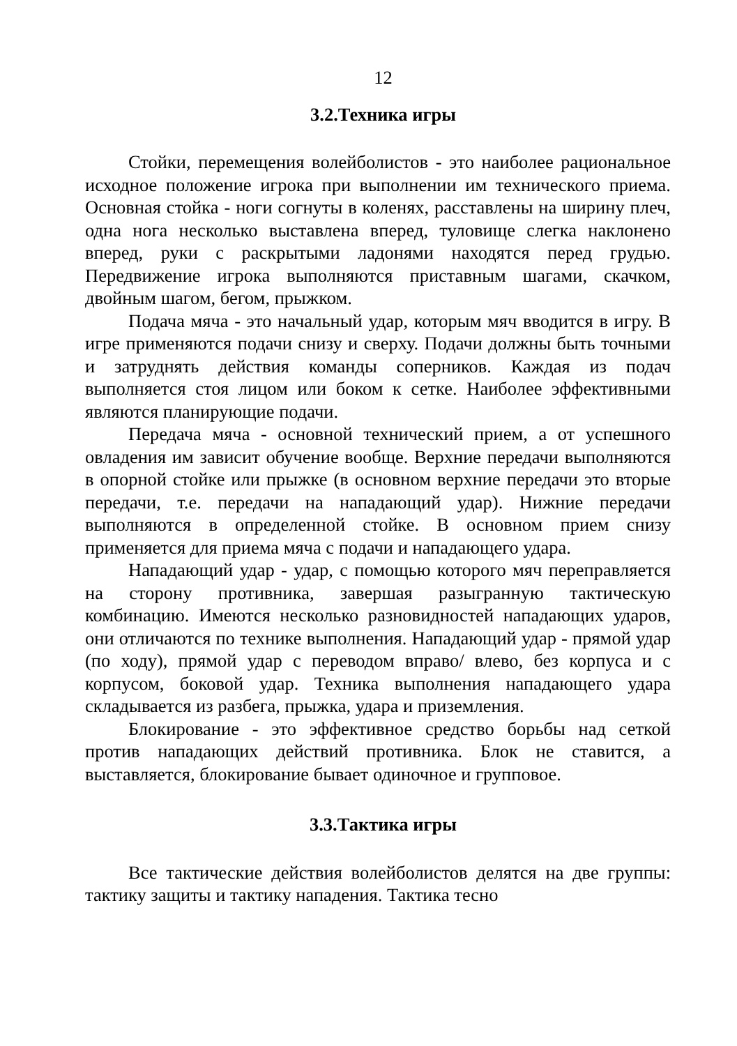12
3.2.Техника игры
Стойки, перемещения волейболистов - это наиболее рациональное исходное положение игрока при выполнении им технического приема. Основная стойка - ноги согнуты в коленях, расставлены на ширину плеч, одна нога несколько выставлена вперед, туловище слегка наклонено вперед, руки с раскрытыми ладонями находятся перед грудью. Передвижение игрока выполняются приставным шагами, скачком, двойным шагом, бегом, прыжком.
Подача мяча - это начальный удар, которым мяч вводится в игру. В игре применяются подачи снизу и сверху. Подачи должны быть точными и затруднять действия команды соперников. Каждая из подач выполняется стоя лицом или боком к сетке. Наиболее эффективными являются планирующие подачи.
Передача мяча - основной технический прием, а от успешного овладения им зависит обучение вообще. Верхние передачи выполняются в опорной стойке или прыжке (в основном верхние передачи это вторые передачи, т.е. передачи на нападающий удар). Нижние передачи выполняются в определенной стойке. В основном прием снизу применяется для приема мяча с подачи и нападающего удара.
Нападающий удар - удар, с помощью которого мяч переправляется на сторону противника, завершая разыгранную тактическую комбинацию. Имеются несколько разновидностей нападающих ударов, они отличаются по технике выполнения. Нападающий удар - прямой удар (по ходу), прямой удар с переводом вправо/ влево, без корпуса и с корпусом, боковой удар. Техника выполнения нападающего удара складывается из разбега, прыжка, удара и приземления.
Блокирование - это эффективное средство борьбы над сеткой против нападающих действий противника. Блок не ставится, а выставляется, блокирование бывает одиночное и групповое.
3.3.Тактика игры
Все тактические действия волейболистов делятся на две группы: тактику защиты и тактику нападения. Тактика тесно